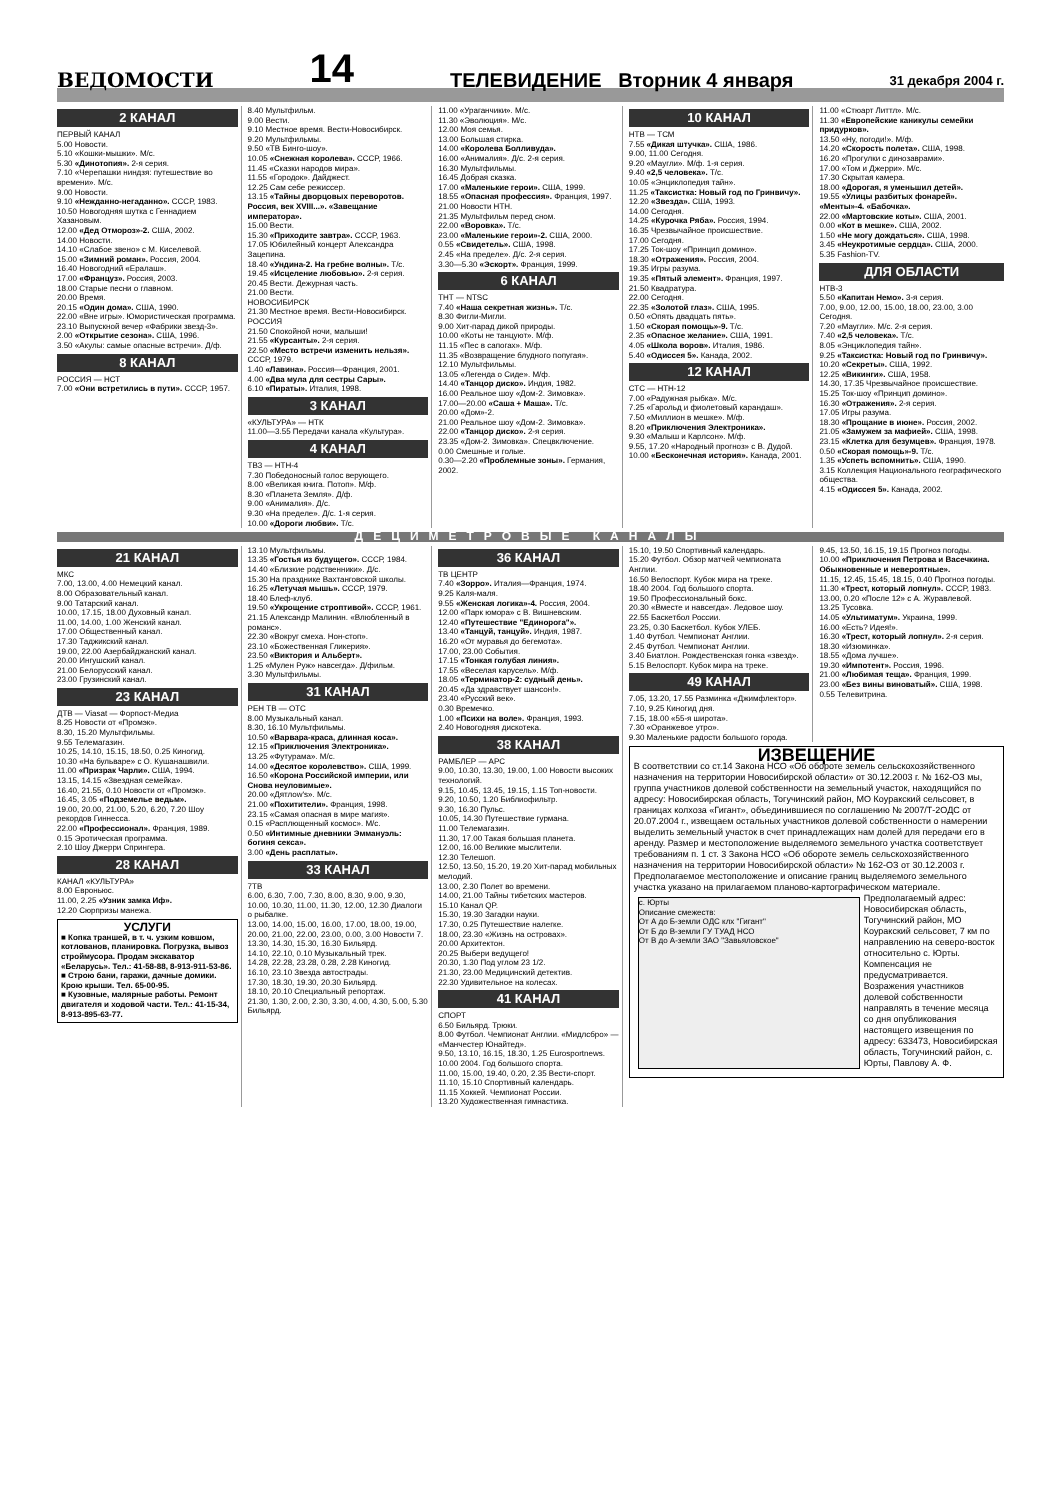ВЕДОМОСТИ 14 ТЕЛЕВИДЕНИЕ Вторник 4 января 31 декабря 2004 г.
2 КАНАЛ
ПЕРВЫЙ КАНАЛ
5.00 Новости.
5.10 «Кошки-мышки». М/с.
5.30 «Динотопия». 2-я серия.
7.10 «Черепашки ниндзя: путешествие во времени». М/с.
9.00 Новости.
9.10 «Нежданно-негаданно». СССР, 1983.
10.50 Новогодняя шутка с Геннадием Хазановым.
12.00 «Дед Отмороз»-2. США, 2002.
14.00 Новости.
14.10 «Слабое звено» с М. Киселевой.
15.00 «Зимний роман». Россия, 2004.
16.40 Новогодний «Ералаш».
17.00 «Француз». Россия, 2003.
18.00 Старые песни о главном.
20.00 Время.
20.15 «Один дома». США, 1990.
22.00 «Вне игры». Юмористическая программа.
23.10 Выпускной вечер «Фабрики звезд-3».
2.00 «Открытие сезона». США, 1996.
3.50 «Акулы: самые опасные встречи». Д/ф.
8 КАНАЛ
РОССИЯ — НСТ
7.00 «Они встретились в пути». СССР, 1957.
8.40 Мультфильм.
9.00 Вести.
9.10 Местное время. Вести-Новосибирск.
9.20 Мультфильмы.
9.50 «ТВ Бинго-шоу».
10.05 «Снежная королева». СССР, 1966.
11.45 «Сказки народов мира».
11.55 «Городок». Дайджест.
12.25 Сам себе режиссер.
13.15 «Тайны дворцовых переворотов. Россия, век XVIII...». «Завещание императора».
15.00 Вести.
15.30 «Приходите завтра». СССР, 1963.
17.05 Юбилейный концерт Александра Зацепина.
18.40 «Ундина-2. На гребне волны». Т/с.
19.45 «Исцеление любовью». 2-я серия.
20.45 Вести. Дежурная часть.
21.00 Вести.
НОВОСИБИРСК
21.30 Местное время. Вести-Новосибирск.
РОССИЯ
21.50 Спокойной ночи, малыши!
21.55 «Курсанты». 2-я серия.
22.50 «Место встречи изменить нельзя». СССР, 1979.
1.40 «Лавина». Россия—Франция, 2001.
4.00 «Два мула для сестры Сары».
6.10 «Пираты». Италия, 1998.
3 КАНАЛ
«КУЛЬТУРА» — НТК
11.00—3.55 Передачи канала «Культура».
4 КАНАЛ
ТВ3 — НТН-4
7.30 Победоносный голос верующего.
8.00 «Великая книга. Потоп». М/ф.
8.30 «Планета Земля». Д/ф.
9.00 «Анималия». Д/с.
9.30 «На пределе». Д/с. 1-я серия.
10.00 «Дороги любви». Т/с.
11.00 «Ураганчики». М/с.
11.30 «Эволюция». М/с.
12.00 Моя семья.
13.00 Большая стирка.
14.00 «Королева Болливуда».
16.00 «Анималия». Д/с. 2-я серия.
16.30 Мультфильмы.
16.45 Добрая сказка.
17.00 «Маленькие герои». США, 1999.
18.55 «Опасная профессия». Франция, 1997.
21.00 Новости НТН.
21.35 Мультфильм перед сном.
22.00 «Воровка». Т/с.
23.00 «Маленькие герои»-2. США, 2000.
0.55 «Свидетель». США, 1998.
2.45 «На пределе». Д/с. 2-я серия.
3.30—5.30 «Эскорт». Франция, 1999.
6 КАНАЛ
ТНТ — NTSC
7.40 «Наша секретная жизнь». Т/с.
8.30 Фигли-Мигли.
9.00 Хит-парад дикой природы.
10.00 «Коты не танцуют». М/ф.
11.15 «Пес в сапогах». М/ф.
11.35 «Возвращение блудного попугая».
12.10 Мультфильмы.
13.05 «Легенда о Сиде». М/ф.
14.40 «Танцор диско». Индия, 1982.
16.00 Реальное шоу «Дом-2. Зимовка».
17.00—20.00 «Саша + Маша». Т/с.
20.00 «Дом»-2.
21.00 Реальное шоу «Дом-2. Зимовка».
22.00 «Танцор диско». 2-я серия.
23.35 «Дом-2. Зимовка». Спецвключение.
0.00 Смешные и голые.
0.30—2.20 «Проблемные зоны». Германия, 2002.
10 КАНАЛ
НТВ — ТСМ
7.55 «Дикая штучка». США, 1986.
9.00, 11.00 Сегодня.
9.20 «Маугли». М/ф. 1-я серия.
9.40 «2,5 человека». Т/с.
10.05 «Энциклопедия тайн».
11.25 «Таксистка: Новый год по Гринвичу».
12.20 «Звезда». США, 1993.
14.00 Сегодня.
14.25 «Курочка Ряба». Россия, 1994.
16.35 Чрезвычайное происшествие.
17.00 Сегодня.
17.25 Ток-шоу «Принцип домино».
18.30 «Отражения». Россия, 2004.
19.35 Игры разума.
19.35 «Пятый элемент». Франция, 1997.
21.50 Квадратура.
22.00 Сегодня.
22.35 «Золотой глаз». США, 1995.
0.50 «Опять двадцать пять».
1.50 «Скорая помощь»-9. Т/с.
2.35 «Опасное желание». США, 1991.
4.05 «Школа воров». Италия, 1986.
5.40 «Одиссея 5». Канада, 2002.
12 КАНАЛ
СТС — НТН-12
7.00 «Радужная рыбка». М/с.
7.25 «Гарольд и фиолетовый карандаш».
7.50 «Миллион в мешке». М/ф.
8.20 «Приключения Электроника».
9.30 «Малыш и Карлсон». М/ф.
9.55, 17.20 «Народный прогноз» с В. Дудой.
10.00 «Бесконечная история». Канада, 2001.
11.00 «Стюарт Литтл». М/с.
11.30 «Европейские каникулы семейки придурков».
13.50 «Ну, погоди!». М/ф.
14.20 «Скорость полета». США, 1998.
16.20 «Прогулки с динозаврами».
17.00 «Том и Джерри». М/с.
17.30 Скрытая камера.
18.00 «Дорогая, я уменьшил детей».
19.55 «Улицы разбитых фонарей». «Менты»-4. «Бабочка».
22.00 «Мартовские коты». США, 2001.
0.00 «Кот в мешке». США, 2002.
1.50 «Не могу дождаться». США, 1998.
3.45 «Неукротимые сердца». США, 2000.
5.35 Fashion-TV.
ДЛЯ ОБЛАСТИ
НТВ-3
5.50 «Капитан Немо». 3-я серия.
7.00, 9.00, 12.00, 15.00, 18.00, 23.00, 3.00 Сегодня.
7.20 «Маугли». М/с. 2-я серия.
7.40 «2,5 человека». Т/с.
8.05 «Энциклопедия тайн».
9.25 «Таксистка: Новый год по Гринвичу».
10.20 «Секреты». США, 1992.
12.25 «Викинги». США, 1958.
14.30, 17.35 Чрезвычайное происшествие.
15.25 Ток-шоу «Принцип домино».
16.30 «Отражения». 2-я серия.
17.05 Игры разума.
18.30 «Прощание в июне». Россия, 2002.
21.05 «Замужем за мафией». США, 1998.
23.15 «Клетка для безумцев». Франция, 1978.
0.50 «Скорая помощь»-9. Т/с.
1.35 «Успеть вспомнить». США, 1990.
3.15 Коллекция Национального географического общества.
4.15 «Одиссея 5». Канада, 2002.
ДЕЦИМЕТРОВЫЕ КАНАЛЫ
21 КАНАЛ
МКС
7.00, 13.00, 4.00 Немецкий канал.
8.00 Образовательный канал.
9.00 Татарский канал.
10.00, 17.15, 18.00 Духовный канал.
11.00, 14.00, 1.00 Женский канал.
17.00 Общественный канал.
17.30 Таджикский канал.
19.00, 22.00 Азербайджанский канал.
20.00 Ингушский канал.
21.00 Белорусский канал.
23.00 Грузинский канал.
23 КАНАЛ
ДТВ — Viasat — Форпост-Медиа
8.25 Новости от «Промэк».
8.30, 15.20 Мультфильмы.
9.55 Телемагазин.
10.25, 14.10, 15.15, 18.50, 0.25 Киногид.
10.30 «На бульваре» с О. Кушанашвили.
11.00 «Призрак Чарли». США, 1994.
13.15, 14.15 «Звездная семейка».
16.40, 21.55, 0.10 Новости от «Промэк».
16.45, 3.05 «Подземелье ведьм».
19.00, 20.00, 21.00, 5.20, 6.20, 7.20 Шоу рекордов Гиннесса.
22.00 «Профессионал». Франция, 1989.
0.15 Эротическая программа.
2.10 Шоу Джерри Спрингера.
28 КАНАЛ
КАНАЛ «КУЛЬТУРА»
8.00 Евроньюс.
11.00, 2.25 «Узник замка Иф».
12.20 Сюрпризы манежа.
УСЛУГИ
■ Копка траншей, в т. ч. узким ковшом, котлованов, планировка. Погрузка, вывоз строймусора. Продам экскаватор «Беларусь». Тел.: 41-58-88, 8-913-911-53-86.
■ Строю бани, гаражи, дачные домики. Крою крыши. Тел. 65-00-95.
■ Кузовные, малярные работы. Ремонт двигателя и ходовой части. Тел.: 41-15-34, 8-913-895-63-77.
13.10 Мультфильмы.
13.35 «Гостья из будущего». СССР, 1984.
14.40 «Близкие родственники». Д/с.
15.30 На празднике Вахтанговской школы.
16.25 «Летучая мышь». СССР, 1979.
18.40 Блеф-клуб.
19.50 «Укрощение строптивой». СССР, 1961.
21.15 Александр Малинин. «Влюбленный в романс».
22.30 «Вокруг смеха. Нон-стоп».
23.10 «Божественная Гликерия».
23.50 «Виктория и Альберт».
1.25 «Мулен Руж» навсегда». Д/фильм.
3.30 Мультфильмы.
31 КАНАЛ
РЕН ТВ — ОТС
8.00 Музыкальный канал.
8.30, 16.10 Мультфильмы.
10.50 «Варвара-краса, длинная коса».
12.15 «Приключения Электроника».
13.25 «Футурама». М/с.
14.00 «Десятое королевство». США, 1999.
16.50 «Корона Российской империи, или Снова неуловимые».
20.00 «Дятлоw's». М/с.
21.00 «Похитители». Франция, 1998.
23.15 «Самая опасная в мире магия».
0.15 «Расплющенный космос». М/с.
0.50 «Интимные дневники Эммануэль: богиня секса».
3.00 «День расплаты».
33 КАНАЛ
7ТВ
6.00, 6.30, 7.00, 7.30, 8.00, 8.30, 9.00, 9.30, 10.00, 10.30, 11.00, 11.30, 12.00, 12.30 Диалоги о рыбалке.
13.00, 14.00, 15.00, 16.00, 17.00, 18.00, 19.00, 20.00, 21.00, 22.00, 23.00, 0.00, 3.00 Новости 7.
13.30, 14.30, 15.30, 16.30 Бильярд.
14.10, 22.10, 0.10 Музыкальный трек.
14.28, 22.28, 23.28, 0.28, 2.28 Киногид.
16.10, 23.10 Звезда автострады.
17.30, 18.30, 19.30, 20.30 Бильярд.
18.10, 20.10 Специальный репортаж.
21.30, 1.30, 2.00, 2.30, 3.30, 4.00, 4.30, 5.00, 5.30 Бильярд.
36 КАНАЛ
ТВ ЦЕНТР
7.40 «Зорро». Италия—Франция, 1974.
9.25 Каля-маля.
9.55 «Женская логика»-4. Россия, 2004.
12.00 «Парк юмора» с В. Вишневским.
12.40 «Путешествие "Единорога"».
13.40 «Танцуй, танцуй». Индия, 1987.
16.20 «От муравья до бегемота».
17.00, 23.00 События.
17.15 «Тонкая голубая линия».
17.55 «Веселая карусель». М/ф.
18.05 «Терминатор-2: судный день».
20.45 «Да здравствует шансон!».
23.40 «Русский век».
0.30 Времечко.
1.00 «Психи на воле». Франция, 1993.
2.40 Новогодняя дискотека.
38 КАНАЛ
РАМБЛЕР — АРС
9.00, 10.30, 13.30, 19.00, 1.00 Новости высоких технологий.
9.15, 10.45, 13.45, 19.15, 1.15 Топ-новости.
9.20, 10.50, 1.20 Библиофильтр.
9.30, 16.30 Пульс.
10.05, 14.30 Путешествие гурмана.
11.00 Телемагазин.
11.30, 17.00 Такая большая планета.
12.00, 16.00 Великие мыслители.
12.30 Телешоп.
12.50, 13.50, 15.20, 19.20 Хит-парад мобильных мелодий.
13.00, 2.30 Полет во времени.
14.00, 21.00 Тайны тибетских мастеров.
15.10 Канал QP.
15.30, 19.30 Загадки науки.
17.30, 0.25 Путешествие налегке.
18.00, 23.30 «Жизнь на островах».
20.00 Архитектон.
20.25 Выбери ведущего!
20.30, 1.30 Под углом 23 1/2.
21.30, 23.00 Медицинский детектив.
22.30 Удивительное на колесах.
41 КАНАЛ
СПОРТ
6.50 Бильярд. Трюки.
8.00 Футбол. Чемпионат Англии. «Мидлсбро» — «Манчестер Юнайтед».
9.50, 13.10, 16.15, 18.30, 1.25 Eurosportnews.
10.00 2004. Год большого спорта.
11.00, 15.00, 19.40, 0.20, 2.35 Вести-спорт.
11.10, 15.10 Спортивный календарь.
11.15 Хоккей. Чемпионат России.
13.20 Художественная гимнастика.
15.10, 19.50 Спортивный календарь.
15.20 Футбол. Обзор матчей чемпионата Англии.
16.50 Велоспорт. Кубок мира на треке.
18.40 2004. Год большого спорта.
19.50 Профессиональный бокс.
20.30 «Вместе и навсегда». Ледовое шоу.
22.55 Баскетбол России.
23.25, 0.30 Баскетбол. Кубок УЛЕБ.
1.40 Футбол. Чемпионат Англии.
2.45 Футбол. Чемпионат Англии.
3.40 Биатлон. Рождественская гонка «звезд».
5.15 Велоспорт. Кубок мира на треке.
49 КАНАЛ
7.05, 13.20, 17.55 Разминка «Джимфлектор».
7.10, 9.25 Киногид дня.
7.15, 18.00 «55-я широта».
7.30 «Оранжевое утро».
9.30 Маленькие радости большого города.
9.45, 13.50, 16.15, 19.15 Прогноз погоды.
10.00 «Приключения Петрова и Васечкина. Обыкновенные и невероятные».
11.15, 12.45, 15.45, 18.15, 0.40 Прогноз погоды.
11.30 «Трест, который лопнул». СССР, 1983.
13.00, 0.20 «После 12» с А. Журавлевой.
13.25 Тусовка.
14.05 «Ультиматум». Украина, 1999.
16.00 «Есть? Идея!».
16.30 «Трест, который лопнул». 2-я серия.
18.30 «Изюминка».
18.55 «Дома лучше».
19.30 «Импотент». Россия, 1996.
21.00 «Любимая теща». Франция, 1999.
23.00 «Без вины виноватый». США, 1998.
0.55 Телевитрина.
ИЗВЕЩЕНИЕ
В соответствии со ст.14 Закона НСО «Об обороте земель сельскохозяйственного назначения на территории Новосибирской области» от 30.12.2003 г. № 162-ОЗ мы, группа участников долевой собственности на земельный участок, находящийся по адресу: Новосибирская область, Тогучинский район, МО Коуракский сельсовет, в границах колхоза «Гигант», объединившиеся по соглашению № 2007/Т-2ОДС от 20.07.2004 г., извещаем остальных участников долевой собственности о намерении выделить земельный участок в счет принадлежащих нам долей для передачи его в аренду. Размер и местоположение выделяемого земельного участка соответствует требованиям п. 1 ст. 3 Закона НСО «Об обороте земель сельскохозяйственного назначения на территории Новосибирской области» № 162-ОЗ от 30.12.2003 г. Предполагаемое местоположение и описание границ выделяемого земельного участка указано на прилагаемом планово-картографическом материале.
с. Юрты
Описание смежеств:
От А до Б-земли ОДС клх "Гигант"
От Б до В-земли ГУ ТУАД НСО
От В до А-земли ЗАО "Завьяловское"
Предполагаемый адрес: Новосибирская область, Тогучинский район, МО Коуракский сельсовет, 7 км по направлению на северо-восток относительно с. Юрты. Компенсация не предусматривается. Возражения участников долевой собственности направлять в течение месяца со дня опубликования настоящего извещения по адресу: 633473, Новосибирская область, Тогучинский район, с. Юрты, Павлову А. Ф.